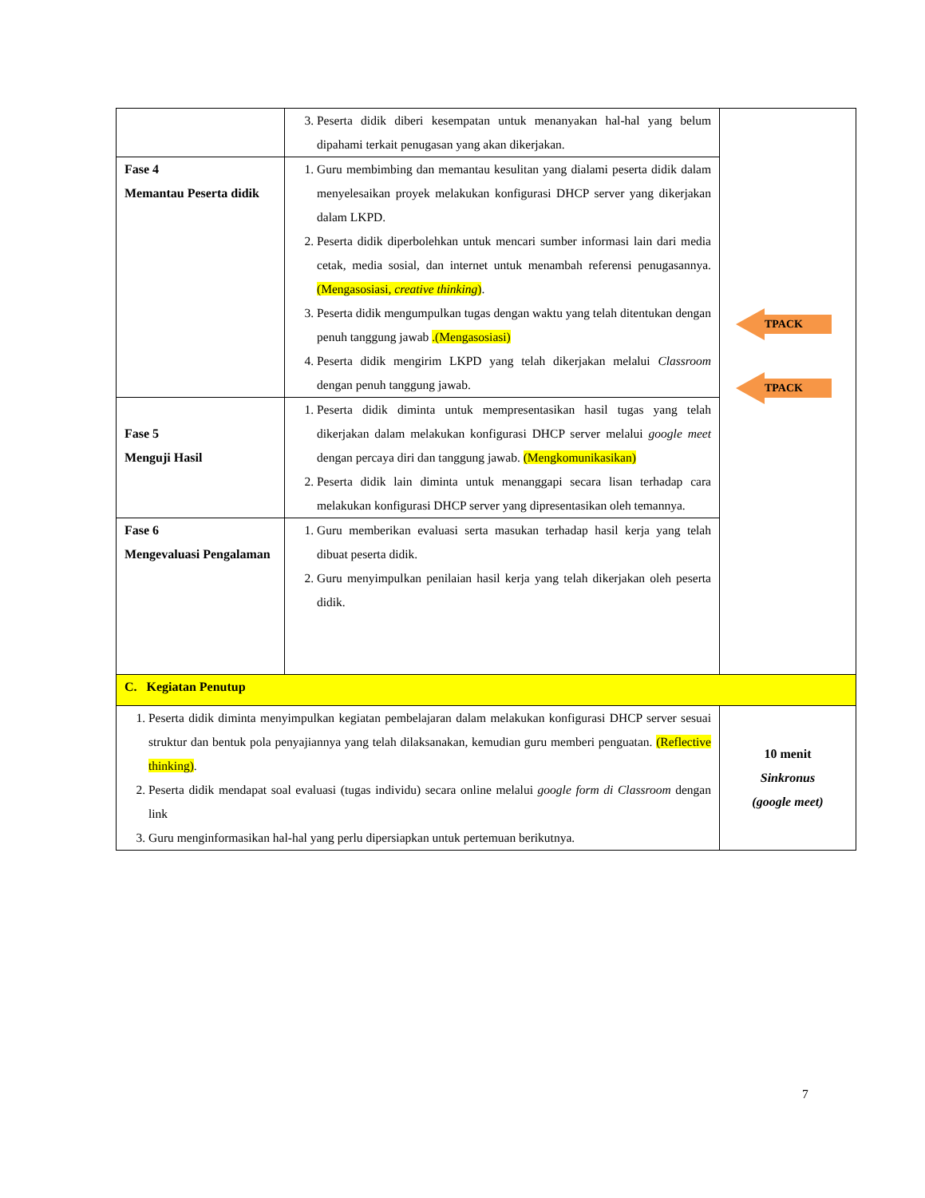| | 3. Peserta didik diberi kesempatan untuk menanyakan hal-hal yang belum dipahami terkait penugasan yang akan dikerjakan. | TPACK TPACK |
| Fase 4 Memantau Peserta didik | 1. Guru membimbing dan memantau kesulitan yang dialami peserta didik dalam menyelesaikan proyek melakukan konfigurasi DHCP server yang dikerjakan dalam LKPD. 2. Peserta didik diperbolehkan untuk mencari sumber informasi lain dari media cetak, media sosial, dan internet untuk menambah referensi penugasannya. (Mengasosiasi, creative thinking ) . 3. Peserta didik mengumpulkan tugas dengan waktu yang telah ditentukan dengan penuh tanggung jawab .(Mengasosiasi) 4. Peserta didik mengirim LKPD yang telah dikerjakan melalui Classroom dengan penuh tanggung jawab. | |
| Fase 5 Menguji Hasil | 1. Peserta didik diminta untuk mempresentasikan hasil tugas yang telah dikerjakan dalam melakukan konfigurasi DHCP server melalui google meet dengan percaya diri dan tanggung jawab. (Mengkomunikasikan) 2. Peserta didik lain diminta untuk menanggapi secara lisan terhadap cara melakukan konfigurasi DHCP server yang dipresentasikan oleh temannya. | |
| Fase 6 Mengevaluasi Pengalaman | 1. Guru memberikan evaluasi serta masukan terhadap hasil kerja yang telah dibuat peserta didik. 2. Guru menyimpulkan penilaian hasil kerja yang telah dikerjakan oleh peserta didik. | |
| C. Kegiatan Penutup | | |
| 1. Peserta didik diminta menyimpulkan kegiatan pembelajaran dalam melakukan konfigurasi DHCP server sesuai struktur dan bentuk pola penyajiannya yang telah dilaksanakan, kemudian guru memberi penguatan. (Reflective thinking) . 2. Peserta didik mendapat soal evaluasi (tugas individu) secara online melalui google form di Classroom dengan link 3. Guru menginformasikan hal-hal yang perlu dipersiapkan untuk pertemuan berikutnya. | | 10 menit Sinkronus (google meet) |
7